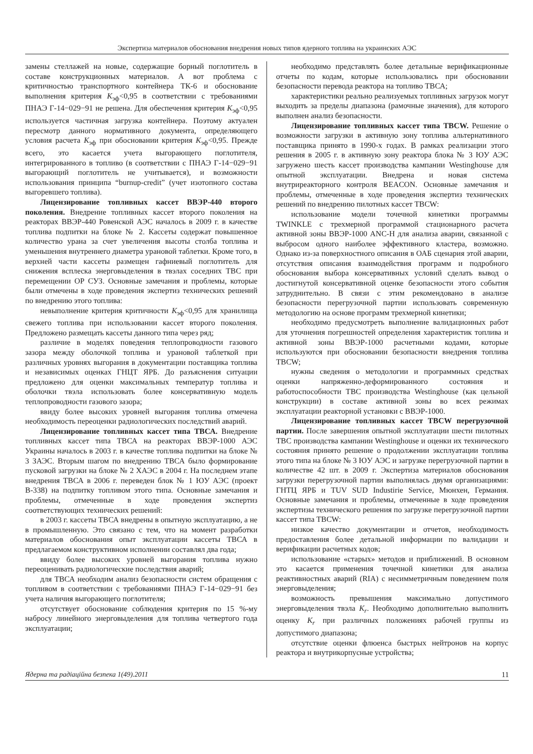Экспертиза материалов обоснования внедрения новых типов ядерного топлива на украинских АЭС
замены стеллажей на новые, содержащие борный поглотитель в составе конструкционных материалов. А вот проблема с критичностью транспортного контейнера ТК-6 и обоснование выполнения критерия K<sub>эф</sub><0,95 в соответствии с требованиями ПНАЭ Г-14−029−91 не решена. Для обеспечения критерия K<sub>эф</sub><0,95 используется частичная загрузка контейнера. Поэтому актуален пересмотр данного нормативного документа, определяющего условия расчета K<sub>эф</sub> при обосновании критерия K<sub>эф</sub><0,95. Прежде всего, это касается учета выгорающего поглотителя, интегрированного в топливо (в соответствии с ПНАЭ Г-14−029−91 выгорающий поглотитель не учитывается), и возможности использования принципа “burnup-credit” (учет изотопного состава выгоревшего топлива).
Лицензирование топливных кассет ВВЭР-440 второго поколения. Внедрение топливных кассет второго поколения на реакторах ВВЭР-440 Ровенской АЭС началось в 2009 г. в качестве топлива подпитки на блоке № 2. Кассеты содержат повышенное количество урана за счет увеличения высоты столба топлива и уменьшения внутреннего диаметра урановой таблетки. Кроме того, в верхней части кассеты размещен гафниевый поглотитель для снижения всплеска энерговыделения в твэлах соседних ТВС при перемещении ОР СУЗ. Основные замечания и проблемы, которые были отмечены в ходе проведения экспертиз технических решений по внедрению этого топлива:
невыполнение критерия критичности K<sub>эф</sub><0,95 для хранилища свежего топлива при использовании кассет второго поколения. Предложено размещать кассеты данного типа через ряд;
различие в моделях поведения теплопроводности газового зазора между оболочкой топлива и урановой таблеткой при различных уровнях выгорания в документации поставщика топлива и независимых оценках ГНЦТ ЯРБ. До разъяснения ситуации предложено для оценки максимальных температур топлива и оболочки твэла использовать более консервативную модель теплопроводности газового зазора;
ввиду более высоких уровней выгорания топлива отмечена необходимость переоценки радиологических последствий аварий.
Лицензирование топливных кассет типа ТВСА. Внедрение топливных кассет типа ТВСА на реакторах ВВЭР-1000 АЭС Украины началось в 2003 г. в качестве топлива подпитки на блоке № 3 ЗАЭС. Вторым шагом по внедрению ТВСА было формирование пусковой загрузки на блоке № 2 ХАЭС в 2004 г. На последнем этапе внедрения ТВСА в 2006 г. переведен блок № 1 ЮУ АЭС (проект В-338) на подпитку топливом этого типа. Основные замечания и проблемы, отмеченные в ходе проведения экспертиз соответствующих технических решений:
в 2003 г. кассеты ТВСА внедрены в опытную эксплуатацию, а не в промышленную. Это связано с тем, что на момент разработки материалов обоснования опыт эксплуатации кассеты ТВСА в предлагаемом конструктивном исполнении составлял два года;
ввиду более высоких уровней выгорания топлива нужно переоценивать радиологические последствия аварий;
для ТВСА необходим анализ безопасности систем обращения с топливом в соответствии с требованиями ПНАЭ Г-14−029−91 без учета наличия выгорающего поглотителя;
отсутствует обоснование соблюдения критерия по 15 %-му набросу линейного энерговыделения для топлива четвертого года эксплуатации;
необходимо представлять более детальные верификационные отчеты по кодам, которые использовались при обосновании безопасности перевода реактора на топливо ТВСА;
характеристики реально реализуемых топливных загрузок могут выходить за пределы диапазона (рамочные значения), для которого выполнен анализ безопасности.
Лицензирование топливных кассет типа TBCW. Решение о возможности загрузки в активную зону топлива альтернативного поставщика принято в 1990-х годах. В рамках реализации этого решения в 2005 г. в активную зону реактора блока № 3 ЮУ АЭС загружено шесть кассет производства кампании Westinghouse для опытной эксплуатации. Внедрена и новая система внутриреакторного контроля BEACON. Основные замечания и проблемы, отмеченные в ходе проведения экспертиз технических решений по внедрению пилотных кассет TBCW:
использование модели точечной кинетики программы TWINKLE с трехмерной программой стационарного расчета активной зоны ВВЭР-1000 ANC-H для анализа аварии, связанной с выбросом одного наиболее эффективного кластера, возможно. Однако из-за поверхностного описания в ОАБ сценария этой аварии, отсутствия описания взаимодействия программ и подробного обоснования выбора консервативных условий сделать вывод о достигнутой консервативной оценке безопасности этого события затруднительно. В связи с этим рекомендовано в анализе безопасности перегрузочной партии использовать современную методологию на основе программ трехмерной кинетики;
необходимо предусмотреть выполнение валидационных работ для уточнения погрешностей определения характеристик топлива и активной зоны ВВЭР-1000 расчетными кодами, которые используются при обосновании безопасности внедрения топлива TBCW;
нужны сведения о методологии и программных средствах оценки напряженно-деформированного состояния и работоспособности ТВС производства Westinghouse (как цельной конструкции) в составе активной зоны во всех режимах эксплуатации реакторной установки с ВВЭР-1000.
Лицензирование топливных кассет TBCW перегрузочной партии. После завершения опытной эксплуатации шести пилотных ТВС производства кампании Westinghouse и оценки их технического состояния принято решение о продолжении эксплуатации топлива этого типа на блоке № 3 ЮУ АЭС и загрузке перегрузочной партии в количестве 42 шт. в 2009 г. Экспертиза материалов обоснования загрузки перегрузочной партии выполнялась двумя организациями: ГНТЦ ЯРБ и TUV SUD Industirie Service, Мюнхен, Германия. Основные замечания и проблемы, отмеченные в ходе проведения экспертизы технического решения по загрузке перегрузочной партии кассет типа TBCW:
низкое качество документации и отчетов, необходимость предоставления более детальной информации по валидации и верификации расчетных кодов;
использование «старых» методов и приближений. В основном это касается применения точечной кинетики для анализа реактивностных аварий (RIA) с несимметричным поведением поля энерговыделения;
возможность превышения максимально допустимого энерговыделения твэла K<sub>r</sub>. Необходимо дополнительно выполнить оценку K<sub>r</sub> при различных положениях рабочей группы из допустимого диапазона;
отсутствие оценки флюенса быстрых нейтронов на корпус реактора и внутрикорпусные устройства;
Ядерна та радіаційна безпека 1(49).2011 11